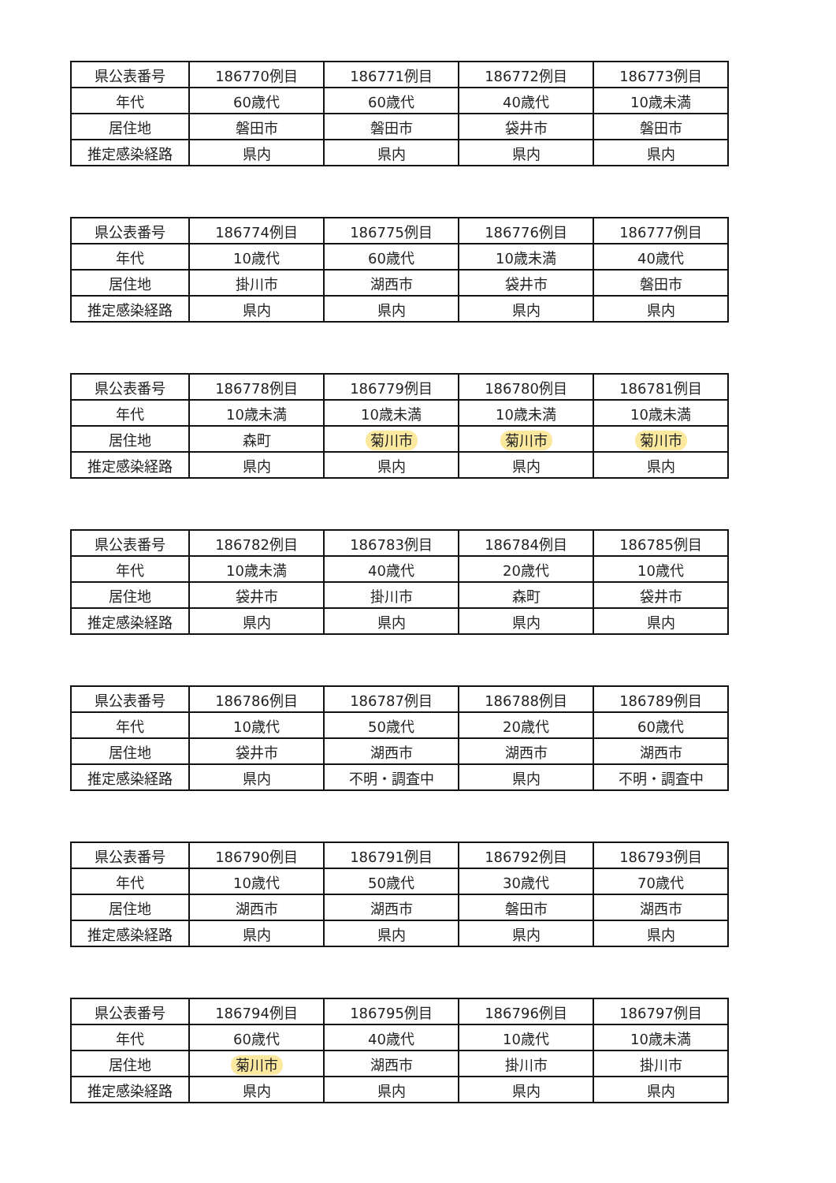| 県公表番号 | 186770例目 | 186771例目 | 186772例目 | 186773例目 |
| 年代 | 60歳代 | 60歳代 | 40歳代 | 10歳未満 |
| 居住地 | 磐田市 | 磐田市 | 袋井市 | 磐田市 |
| 推定感染経路 | 県内 | 県内 | 県内 | 県内 |
| 県公表番号 | 186774例目 | 186775例目 | 186776例目 | 186777例目 |
| 年代 | 10歳代 | 60歳代 | 10歳未満 | 40歳代 |
| 居住地 | 掛川市 | 湖西市 | 袋井市 | 磐田市 |
| 推定感染経路 | 県内 | 県内 | 県内 | 県内 |
| 県公表番号 | 186778例目 | 186779例目 | 186780例目 | 186781例目 |
| 年代 | 10歳未満 | 10歳未満 | 10歳未満 | 10歳未満 |
| 居住地 | 森町 | 菊川市 | 菊川市 | 菊川市 |
| 推定感染経路 | 県内 | 県内 | 県内 | 県内 |
| 県公表番号 | 186782例目 | 186783例目 | 186784例目 | 186785例目 |
| 年代 | 10歳未満 | 40歳代 | 20歳代 | 10歳代 |
| 居住地 | 袋井市 | 掛川市 | 森町 | 袋井市 |
| 推定感染経路 | 県内 | 県内 | 県内 | 県内 |
| 県公表番号 | 186786例目 | 186787例目 | 186788例目 | 186789例目 |
| 年代 | 10歳代 | 50歳代 | 20歳代 | 60歳代 |
| 居住地 | 袋井市 | 湖西市 | 湖西市 | 湖西市 |
| 推定感染経路 | 県内 | 不明・調査中 | 県内 | 不明・調査中 |
| 県公表番号 | 186790例目 | 186791例目 | 186792例目 | 186793例目 |
| 年代 | 10歳代 | 50歳代 | 30歳代 | 70歳代 |
| 居住地 | 湖西市 | 湖西市 | 磐田市 | 湖西市 |
| 推定感染経路 | 県内 | 県内 | 県内 | 県内 |
| 県公表番号 | 186794例目 | 186795例目 | 186796例目 | 186797例目 |
| 年代 | 60歳代 | 40歳代 | 10歳代 | 10歳未満 |
| 居住地 | 菊川市 | 湖西市 | 掛川市 | 掛川市 |
| 推定感染経路 | 県内 | 県内 | 県内 | 県内 |